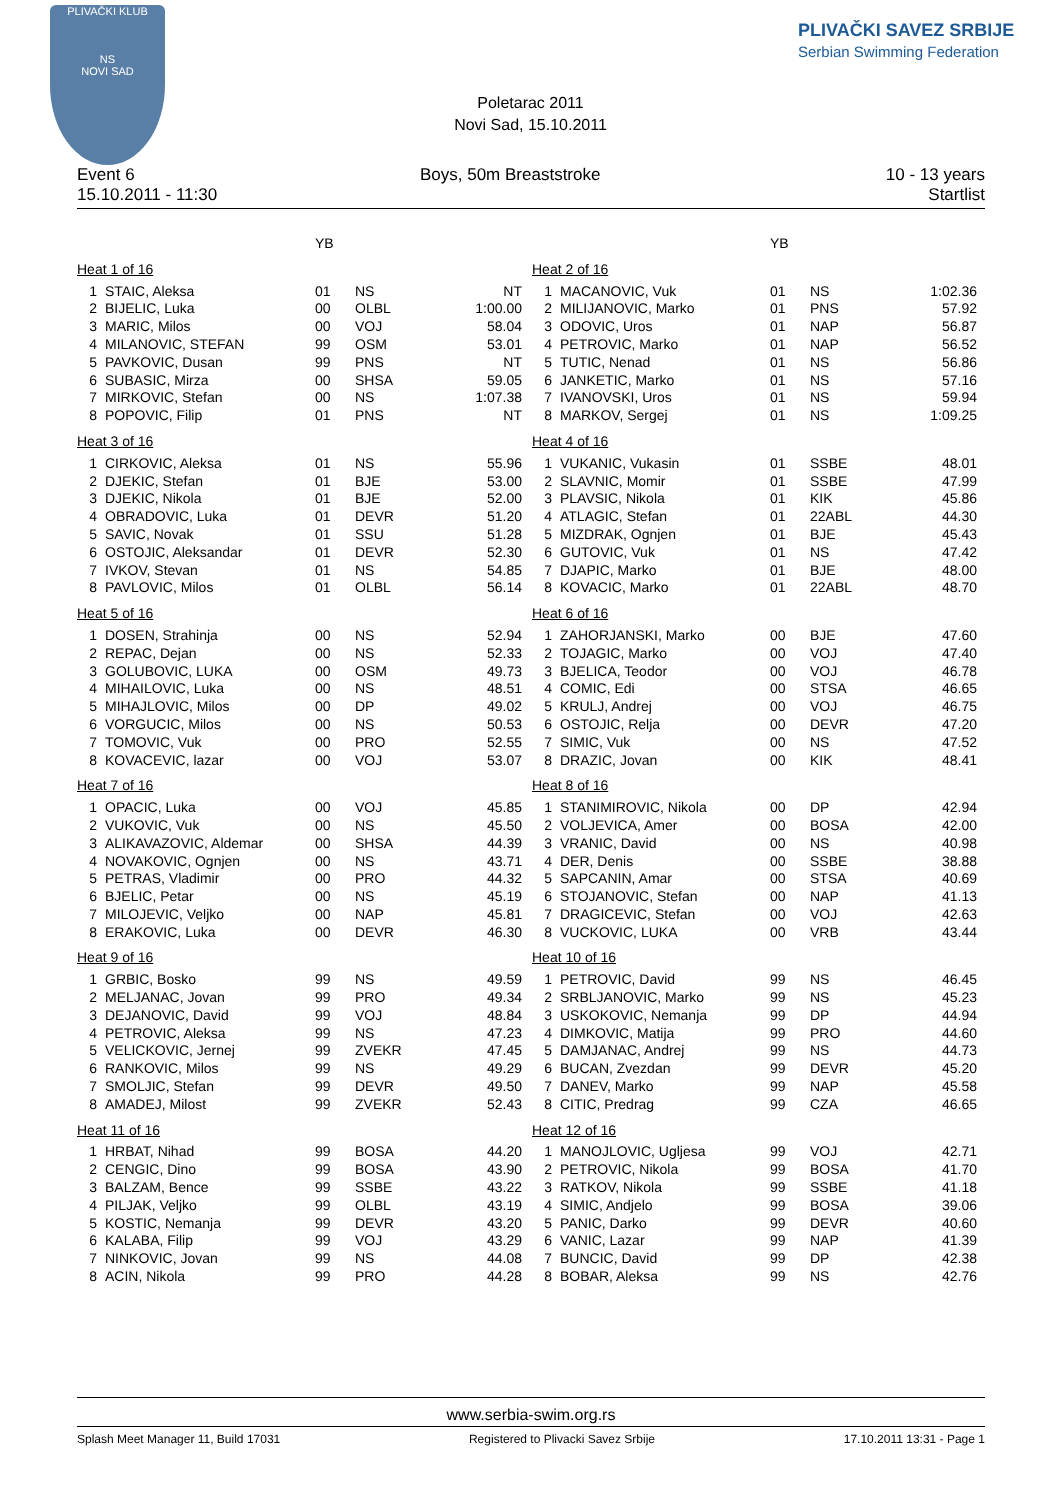PLIVAČKI KLUB
NS
NOVI SAD
PLIVAČKI SAVEZ SRBIJE
Serbian Swimming Federation
Poletarac 2011
Novi Sad, 15.10.2011
Event 6 Boys, 50m Breaststroke 10 - 13 years
15.10.2011 - 11:30 Startlist
| | | YB | | |
| Heat 1 of 16 | | | | |
| 1 | STAIC, Aleksa | 01 | NS | NT |
| 2 | BIJELIC, Luka | 00 | OLBL | 1:00.00 |
| 3 | MARIC, Milos | 00 | VOJ | 58.04 |
| 4 | MILANOVIC, STEFAN | 99 | OSM | 53.01 |
| 5 | PAVKOVIC, Dusan | 99 | PNS | NT |
| 6 | SUBASIC, Mirza | 00 | SHSA | 59.05 |
| 7 | MIRKOVIC, Stefan | 00 | NS | 1:07.38 |
| 8 | POPOVIC, Filip | 01 | PNS | NT |
| Heat 3 of 16 | | | | |
| 1 | CIRKOVIC, Aleksa | 01 | NS | 55.96 |
| 2 | DJEKIC, Stefan | 01 | BJE | 53.00 |
| 3 | DJEKIC, Nikola | 01 | BJE | 52.00 |
| 4 | OBRADOVIC, Luka | 01 | DEVR | 51.20 |
| 5 | SAVIC, Novak | 01 | SSU | 51.28 |
| 6 | OSTOJIC, Aleksandar | 01 | DEVR | 52.30 |
| 7 | IVKOV, Stevan | 01 | NS | 54.85 |
| 8 | PAVLOVIC, Milos | 01 | OLBL | 56.14 |
| Heat 5 of 16 | | | | |
| 1 | DOSEN, Strahinja | 00 | NS | 52.94 |
| 2 | REPAC, Dejan | 00 | NS | 52.33 |
| 3 | GOLUBOVIC, LUKA | 00 | OSM | 49.73 |
| 4 | MIHAILOVIC, Luka | 00 | NS | 48.51 |
| 5 | MIHAJLOVIC, Milos | 00 | DP | 49.02 |
| 6 | VORGUCIC, Milos | 00 | NS | 50.53 |
| 7 | TOMOVIC, Vuk | 00 | PRO | 52.55 |
| 8 | KOVACEVIC, lazar | 00 | VOJ | 53.07 |
| Heat 7 of 16 | | | | |
| 1 | OPACIC, Luka | 00 | VOJ | 45.85 |
| 2 | VUKOVIC, Vuk | 00 | NS | 45.50 |
| 3 | ALIKAVAZOVIC, Aldemar | 00 | SHSA | 44.39 |
| 4 | NOVAKOVIC, Ognjen | 00 | NS | 43.71 |
| 5 | PETRAS, Vladimir | 00 | PRO | 44.32 |
| 6 | BJELIC, Petar | 00 | NS | 45.19 |
| 7 | MILOJEVIC, Veljko | 00 | NAP | 45.81 |
| 8 | ERAKOVIC, Luka | 00 | DEVR | 46.30 |
| Heat 9 of 16 | | | | |
| 1 | GRBIC, Bosko | 99 | NS | 49.59 |
| 2 | MELJANAC, Jovan | 99 | PRO | 49.34 |
| 3 | DEJANOVIC, David | 99 | VOJ | 48.84 |
| 4 | PETROVIC, Aleksa | 99 | NS | 47.23 |
| 5 | VELICKOVIC, Jernej | 99 | ZVEKR | 47.45 |
| 6 | RANKOVIC, Milos | 99 | NS | 49.29 |
| 7 | SMOLJIC, Stefan | 99 | DEVR | 49.50 |
| 8 | AMADEJ, Milost | 99 | ZVEKR | 52.43 |
| Heat 11 of 16 | | | | |
| 1 | HRBAT, Nihad | 99 | BOSA | 44.20 |
| 2 | CENGIC, Dino | 99 | BOSA | 43.90 |
| 3 | BALZAM, Bence | 99 | SSBE | 43.22 |
| 4 | PILJAK, Veljko | 99 | OLBL | 43.19 |
| 5 | KOSTIC, Nemanja | 99 | DEVR | 43.20 |
| 6 | KALABA, Filip | 99 | VOJ | 43.29 |
| 7 | NINKOVIC, Jovan | 99 | NS | 44.08 |
| 8 | ACIN, Nikola | 99 | PRO | 44.28 |
| | | YB | | |
| Heat 2 of 16 | | | | |
| 1 | MACANOVIC, Vuk | 01 | NS | 1:02.36 |
| 2 | MILIJANOVIC, Marko | 01 | PNS | 57.92 |
| 3 | ODOVIC, Uros | 01 | NAP | 56.87 |
| 4 | PETROVIC, Marko | 01 | NAP | 56.52 |
| 5 | TUTIC, Nenad | 01 | NS | 56.86 |
| 6 | JANKETIC, Marko | 01 | NS | 57.16 |
| 7 | IVANOVSKI, Uros | 01 | NS | 59.94 |
| 8 | MARKOV, Sergej | 01 | NS | 1:09.25 |
| Heat 4 of 16 | | | | |
| 1 | VUKANIC, Vukasin | 01 | SSBE | 48.01 |
| 2 | SLAVNIC, Momir | 01 | SSBE | 47.99 |
| 3 | PLAVSIC, Nikola | 01 | KIK | 45.86 |
| 4 | ATLAGIC, Stefan | 01 | 22ABL | 44.30 |
| 5 | MIZDRAK, Ognjen | 01 | BJE | 45.43 |
| 6 | GUTOVIC, Vuk | 01 | NS | 47.42 |
| 7 | DJAPIC, Marko | 01 | BJE | 48.00 |
| 8 | KOVACIC, Marko | 01 | 22ABL | 48.70 |
| Heat 6 of 16 | | | | |
| 1 | ZAHORJANSKI, Marko | 00 | BJE | 47.60 |
| 2 | TOJAGIC, Marko | 00 | VOJ | 47.40 |
| 3 | BJELICA, Teodor | 00 | VOJ | 46.78 |
| 4 | COMIC, Edi | 00 | STSA | 46.65 |
| 5 | KRULJ, Andrej | 00 | VOJ | 46.75 |
| 6 | OSTOJIC, Relja | 00 | DEVR | 47.20 |
| 7 | SIMIC, Vuk | 00 | NS | 47.52 |
| 8 | DRAZIC, Jovan | 00 | KIK | 48.41 |
| Heat 8 of 16 | | | | |
| 1 | STANIMIROVIC, Nikola | 00 | DP | 42.94 |
| 2 | VOLJEVICA, Amer | 00 | BOSA | 42.00 |
| 3 | VRANIC, David | 00 | NS | 40.98 |
| 4 | DER, Denis | 00 | SSBE | 38.88 |
| 5 | SAPCANIN, Amar | 00 | STSA | 40.69 |
| 6 | STOJANOVIC, Stefan | 00 | NAP | 41.13 |
| 7 | DRAGICEVIC, Stefan | 00 | VOJ | 42.63 |
| 8 | VUCKOVIC, LUKA | 00 | VRB | 43.44 |
| Heat 10 of 16 | | | | |
| 1 | PETROVIC, David | 99 | NS | 46.45 |
| 2 | SRBLJANOVIC, Marko | 99 | NS | 45.23 |
| 3 | USKOKOVIC, Nemanja | 99 | DP | 44.94 |
| 4 | DIMKOVIC, Matija | 99 | PRO | 44.60 |
| 5 | DAMJANAC, Andrej | 99 | NS | 44.73 |
| 6 | BUCAN, Zvezdan | 99 | DEVR | 45.20 |
| 7 | DANEV, Marko | 99 | NAP | 45.58 |
| 8 | CITIC, Predrag | 99 | CZA | 46.65 |
| Heat 12 of 16 | | | | |
| 1 | MANOJLOVIC, Ugljesa | 99 | VOJ | 42.71 |
| 2 | PETROVIC, Nikola | 99 | BOSA | 41.70 |
| 3 | RATKOV, Nikola | 99 | SSBE | 41.18 |
| 4 | SIMIC, Andjelo | 99 | BOSA | 39.06 |
| 5 | PANIC, Darko | 99 | DEVR | 40.60 |
| 6 | VANIC, Lazar | 99 | NAP | 41.39 |
| 7 | BUNCIC, David | 99 | DP | 42.38 |
| 8 | BOBAR, Aleksa | 99 | NS | 42.76 |
www.serbia-swim.org.rs
Splash Meet Manager 11, Build 17031 Registered to Plivacki Savez Srbije 17.10.2011 13:31 - Page 1